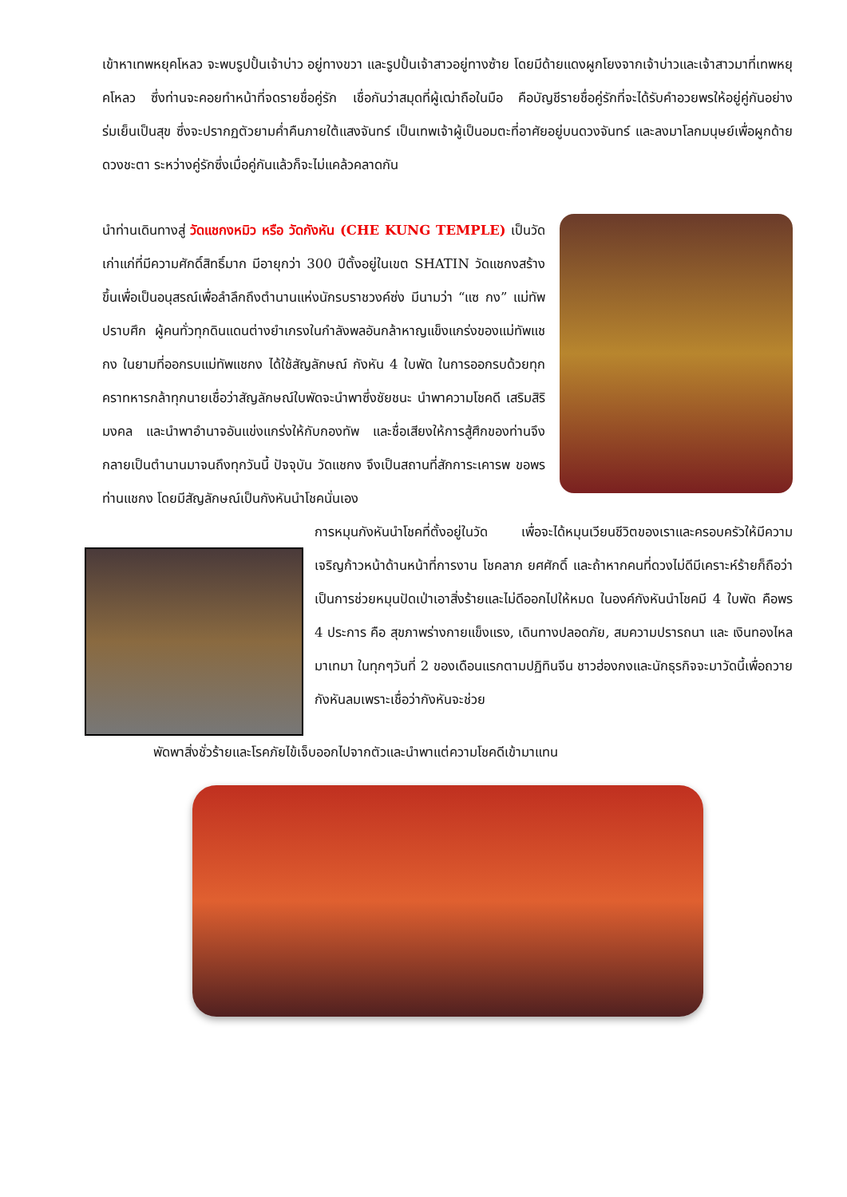เข้าหาเทพหยุคโหลว จะพบรูปปั้นเจ้าบ่าว อยู่ทางขวา และรูปปั้นเจ้าสาวอยู่ทางซ้าย โดยมีด้ายแดงผูกโยงจากเจ้าบ่าวและเจ้าสาวมาที่เทพหยุคโหลว ซึ่งท่านจะคอยทำหน้าที่จดรายชื่อคู่รัก เชื่อกันว่าสมุดที่ผู้เฒ่าถือในมือ คือบัญชีรายชื่อคู่รักที่จะได้รับคำอวยพรให้อยู่คู่กันอย่างร่มเย็นเป็นสุข ซึ่งจะปรากฏตัวยามค่ำคืนภายใต้แสงจันทร์ เป็นเทพเจ้าผู้เป็นอมตะที่อาศัยอยู่บนดวงจันทร์ และลงมาโลกมนุษย์เพื่อผูกด้ายดวงชะตา ระหว่างคู่รักซึ่งเมื่อคู่กันแล้วก็จะไม่แคล้วคลาดกัน
นำท่านเดินทางสู่ วัดแชกงหมิว หรือ วัดกังหัน (CHE KUNG TEMPLE) เป็นวัดเก่าแก่ที่มีความศักดิ์สิทธิ์มาก มีอายุกว่า 300 ปีตั้งอยู่ในเขต SHATIN วัดแชกงสร้างขึ้นเพื่อเป็นอนุสรณ์เพื่อลำลึกถึงตำนานแห่งนักรบราชวงค์ซ่ง มีนามว่า “แซ กง” แม่ทัพปราบศึก ผู้คนทั่วทุกดินแดนต่างยำเกรงในกำลังพลอันกล้าหาญแข็งแกร่งของแม่ทัพแชกง ในยามที่ออกรบแม่ทัพแชกง ได้ใช้สัญลักษณ์ กังหัน 4 ใบพัด ในการออกรบด้วยทุกคราทหารกล้าทุกนายเชื่อว่าสัญลักษณ์ใบพัดจะนำพาซึ่งชัยชนะ นำพาความโชคดี เสริมสิริมงคล และนำพาอำนาจอันแข่งแกร่งให้กับกองทัพ และชื่อเสียงให้การสู้ศึกของท่านจึงกลายเป็นตำนานมาจนถึงทุกวันนี้ ปัจจุบัน วัดแชกง จึงเป็นสถานที่สักการะเคารพ ขอพร ท่านแชกง โดยมีสัญลักษณ์เป็นกังหันนำโชคนั่นเอง
การหมุนกังหันนำโชคที่ตั้งอยู่ในวัด เพื่อจะได้หมุนเวียนชีวิตของเราและครอบครัวให้มีความเจริญก้าวหน้าด้านหน้าที่การงาน โชคลาภ ยศศักดิ์ และถ้าหากคนที่ดวงไม่ดีมีเคราะห์ร้ายก็ถือว่าเป็นการช่วยหมุนปัดเป่าเอาสิ่งร้ายและไม่ดีออกไปให้หมด ในองค์กังหันนำโชคมี 4 ใบพัด คือพร 4 ประการ คือ สุขภาพร่างกายแข็งแรง, เดินทางปลอดภัย, สมความปรารถนา และ เงินทองไหลมาเทมา ในทุกๆวันที่ 2 ของเดือนแรกตามปฏิทินจีน ชาวฮ่องกงและนักธุรกิจจะมาวัดนี้เพื่อถวายกังหันลมเพราะเชื่อว่ากังหันจะช่วย
พัดพาสิ่งชั่วร้ายและโรคภัยไข้เจ็บออกไปจากตัวและนำพาแต่ความโชคดีเข้ามาแทน